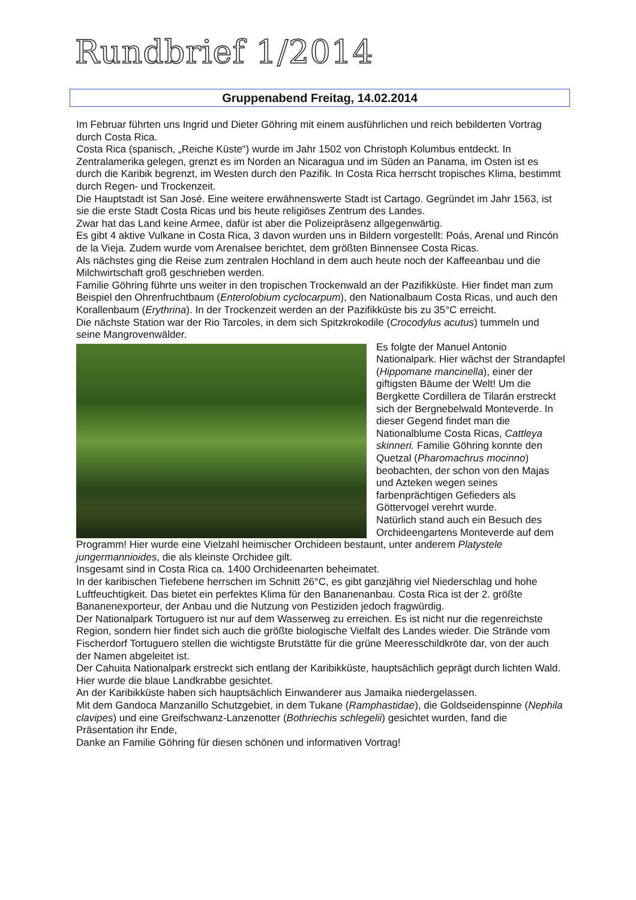Rundbrief 1/2014
Gruppenabend Freitag, 14.02.2014
Im Februar führten uns Ingrid und Dieter Göhring mit einem ausführlichen und reich bebilderten Vortrag durch Costa Rica.
Costa Rica (spanisch, „Reiche Küste“) wurde im Jahr 1502 von Christoph Kolumbus entdeckt. In Zentralamerika gelegen, grenzt es im Norden an Nicaragua und im Süden an Panama, im Osten ist es durch die Karibik begrenzt, im Westen durch den Pazifik. In Costa Rica herrscht tropisches Klima, bestimmt durch Regen- und Trockenzeit.
Die Hauptstadt ist San José. Eine weitere erwähnenswerte Stadt ist Cartago. Gegründet im Jahr 1563, ist sie die erste Stadt Costa Ricas und bis heute religiöses Zentrum des Landes.
Zwar hat das Land keine Armee, dafür ist aber die Polizeipräsenz allgegenwärtig.
Es gibt 4 aktive Vulkane in Costa Rica, 3 davon wurden uns in Bildern vorgestellt: Poás, Arenal und Rincón de la Vieja. Zudem wurde vom Arenalsee berichtet, dem größten Binnensee Costa Ricas.
Als nächstes ging die Reise zum zentralen Hochland in dem auch heute noch der Kaffeeanbau und die Milchwirtschaft groß geschrieben werden.
Familie Göhring führte uns weiter in den tropischen Trockenwald an der Pazifikküste. Hier findet man zum Beispiel den Ohrenfruchtbaum (Enterolobium cyclocarpum), den Nationalbaum Costa Ricas, und auch den Korallenbaum (Erythrina). In der Trockenzeit werden an der Pazifikküste bis zu 35°C erreicht.
Die nächste Station war der Rio Tarcoles, in dem sich Spitzkrokodile (Crocodylus acutus) tummeln und seine Mangrovenwälder.
Es folgte der Manuel Antonio Nationalpark. Hier wächst der Strandapfel (Hippomane mancinella), einer der giftigsten Bäume der Welt! Um die Bergkette Cordillera de Tilarán erstreckt sich der Bergnebelwald Monteverde. In dieser Gegend findet man die Nationalblume Costa Ricas, Cattleya skinneri. Familie Göhring konnte den Quetzal (Pharomachrus mocinno) beobachten, der schon von den Majas und Azteken wegen seines farbenprächtigen Gefieders als Göttervogel verehrt wurde.
Natürlich stand auch ein Besuch des Orchideengartens Monteverde auf dem Programm! Hier wurde eine Vielzahl heimischer Orchideen bestaunt, unter anderem Platystele jungermannioides, die als kleinste Orchidee gilt.
Insgesamt sind in Costa Rica ca. 1400 Orchideenarten beheimatet.
In der karibischen Tiefebene herrschen im Schnitt 26°C, es gibt ganzjährig viel Niederschlag und hohe Luftfeuchtigkeit. Das bietet ein perfektes Klima für den Bananenanbau. Costa Rica ist der 2. größte Bananenexporteur, der Anbau und die Nutzung von Pestiziden jedoch fragwürdig.
Der Nationalpark Tortuguero ist nur auf dem Wasserweg zu erreichen. Es ist nicht nur die regenreichste Region, sondern hier findet sich auch die größte biologische Vielfalt des Landes wieder. Die Strände vom Fischerdorf Tortuguero stellen die wichtigste Brutstätte für die grüne Meeresschildkröte dar, von der auch der Namen abgeleitet ist.
Der Cahuita Nationalpark erstreckt sich entlang der Karibikküste, hauptsächlich geprägt durch lichten Wald. Hier wurde die blaue Landkrabbe gesichtet.
An der Karibikküste haben sich hauptsächlich Einwanderer aus Jamaika niedergelassen.
Mit dem Gandoca Manzanillo Schutzgebiet, in dem Tukane (Ramphastidae), die Goldseidenspinne (Nephila clavipes) und eine Greifschwanz-Lanzenotter (Bothriechis schlegelii) gesichtet wurden, fand die Präsentation ihr Ende,
Danke an Familie Göhring für diesen schönen und informativen Vortrag!